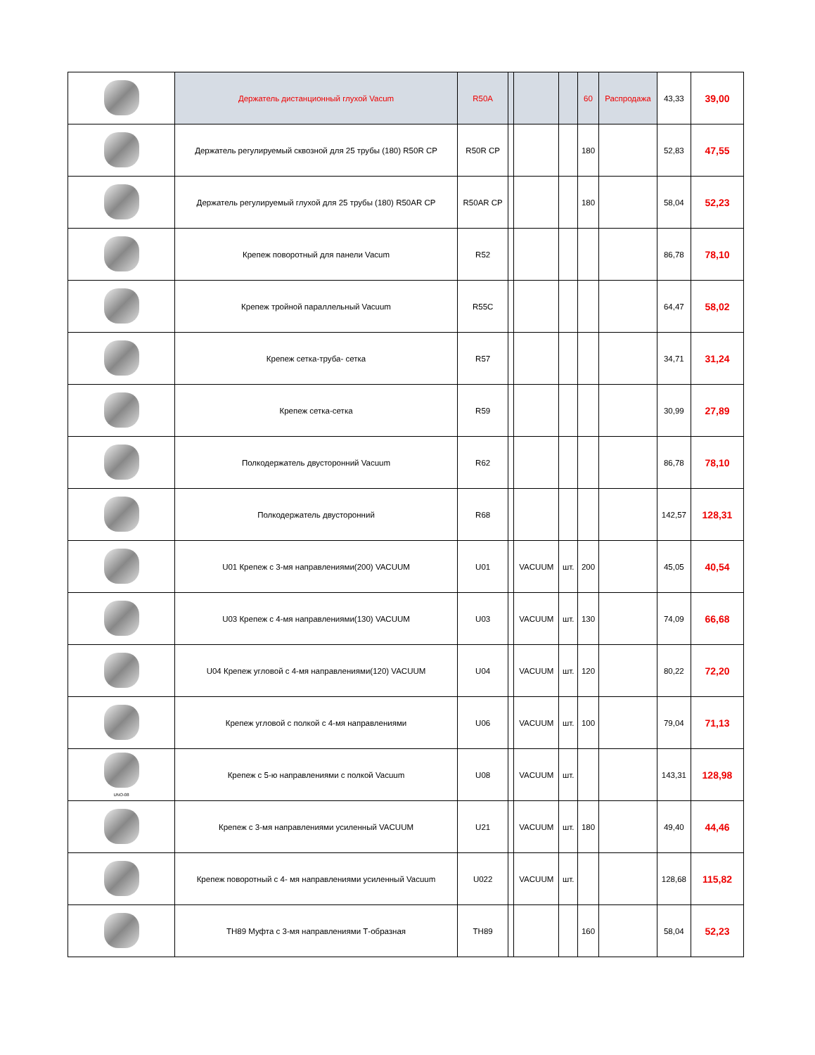| | Держатель дистанционный глухой Vacum | R50A | | | | 60 | Распродажа | 43,33 | 39,00 |
| | Держатель регулируемый сквозной для 25 трубы (180) R50R CP | R50R CP | | | | 180 | | 52,83 | 47,55 |
| | Держатель регулируемый глухой для 25 трубы (180) R50AR CP | R50AR CP | | | | 180 | | 58,04 | 52,23 |
| | Крепеж поворотный для панели Vacum | R52 | | | | | | 86,78 | 78,10 |
| | Крепеж тройной параллельный Vacuum | R55C | | | | | | 64,47 | 58,02 |
| | Крепеж сетка-труба- сетка | R57 | | | | | | 34,71 | 31,24 |
| | Крепеж сетка-сетка | R59 | | | | | | 30,99 | 27,89 |
| | Полкодержатель двусторонний Vacuum | R62 | | | | | | 86,78 | 78,10 |
| | Полкодержатель двусторонний | R68 | | | | | | 142,57 | 128,31 |
| | U01 Крепеж с 3-мя направлениями(200) VACUUM | U01 | | VACUUM | шт. | 200 | | 45,05 | 40,54 |
| | U03 Крепеж с 4-мя направлениями(130) VACUUM | U03 | | VACUUM | шт. | 130 | | 74,09 | 66,68 |
| | U04 Крепеж угловой с 4-мя направлениями(120) VACUUM | U04 | | VACUUM | шт. | 120 | | 80,22 | 72,20 |
| | Крепеж угловой с полкой с 4-мя направлениями | U06 | | VACUUM | шт. | 100 | | 79,04 | 71,13 |
| UNO-08 | Крепеж с 5-ю направлениями с полкой Vacuum | U08 | | VACUUM | шт. | | | 143,31 | 128,98 |
| | Крепеж с 3-мя направлениями усиленный VACUUM | U21 | | VACUUM | шт. | 180 | | 49,40 | 44,46 |
| | Крепеж поворотный с 4- мя направлениями усиленный Vacuum | U022 | | VACUUM | шт. | | | 128,68 | 115,82 |
| | TH89 Муфта с 3-мя направлениями Т-образная | TH89 | | | | 160 | | 58,04 | 52,23 |